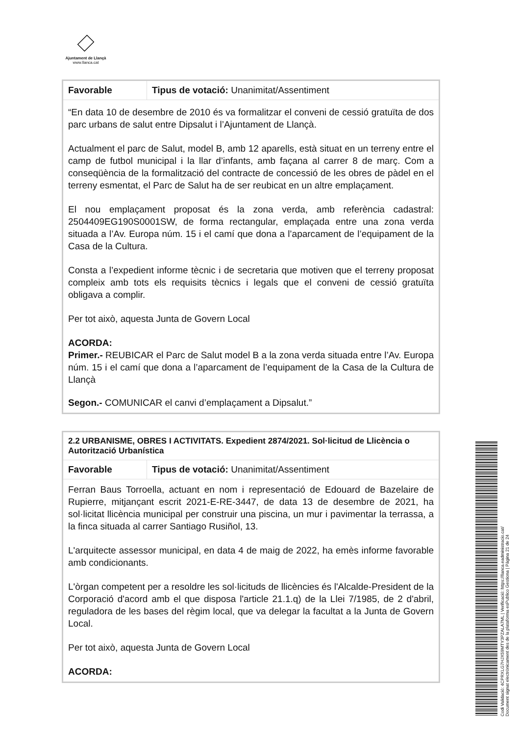Ajuntament de Llançà
www.llanca.cat
| Favorable | Tipus de votació: Unanimitat/Assentiment |
| “En data 10 de desembre de 2010 és va formalitzar el conveni de cessió gratuïta de dos parc urbans de salut entre Dipsalut i l’Ajuntament de Llançà. Actualment el parc de Salut, model B, amb 12 aparells, està situat en un terreny entre el camp de futbol municipal i la llar d’infants, amb façana al carrer 8 de març. Com a conseqüència de la formalització del contracte de concessió de les obres de pàdel en el terreny esmentat, el Parc de Salut ha de ser reubicat en un altre emplaçament. El nou emplaçament proposat és la zona verda, amb referència cadastral: 2504409EG190S0001SW, de forma rectangular, emplaçada entre una zona verda situada a l’Av. Europa núm. 15 i el camí que dona a l’aparcament de l’equipament de la Casa de la Cultura. Consta a l’expedient informe tècnic i de secretaria que motiven que el terreny proposat compleix amb tots els requisits tècnics i legals que el conveni de cessió gratuïta obligava a complir. Per tot això, aquesta Junta de Govern Local ACORDA: Primer.- REUBICAR el Parc de Salut model B a la zona verda situada entre l’Av. Europa núm. 15 i el camí que dona a l’aparcament de l’equipament de la Casa de la Cultura de Llançà Segon.- COMUNICAR el canvi d’emplaçament a Dipsalut.” | |
| 2.2 URBANISME, OBRES I ACTIVITATS. Expedient 2874/2021. Sol·licitud de Llicència o Autorització Urbanística | |
| Favorable | Tipus de votació: Unanimitat/Assentiment |
| Ferran Baus Torroella, actuant en nom i representació de Edouard de Bazelaire de Rupierre, mitjançant escrit 2021-E-RE-3447, de data 13 de desembre de 2021, ha sol·licitat llicència municipal per construir una piscina, un mur i pavimentar la terrassa, a la finca situada al carrer Santiago Rusiñol, 13. L'arquitecte assessor municipal, en data 4 de maig de 2022, ha emès informe favorable amb condicionants. L'òrgan competent per a resoldre les sol·licituds de llicències és l'Alcalde-President de la Corporació d'acord amb el que disposa l'article 21.1.q) de la Llei 7/1985, de 2 d'abril, reguladora de les bases del règim local, que va delegar la facultat a la Junta de Govern Local. Per tot això, aquesta Junta de Govern Local ACORDA: | |
Codi Validació: 4CPRXLG7HJX59MTY3PZALA7ML | Verificació: https://llanca.eadministracio.cat/
Document signat electrònicament des de la plataforma esPublico Gestiona | Pàgina 21 de 24